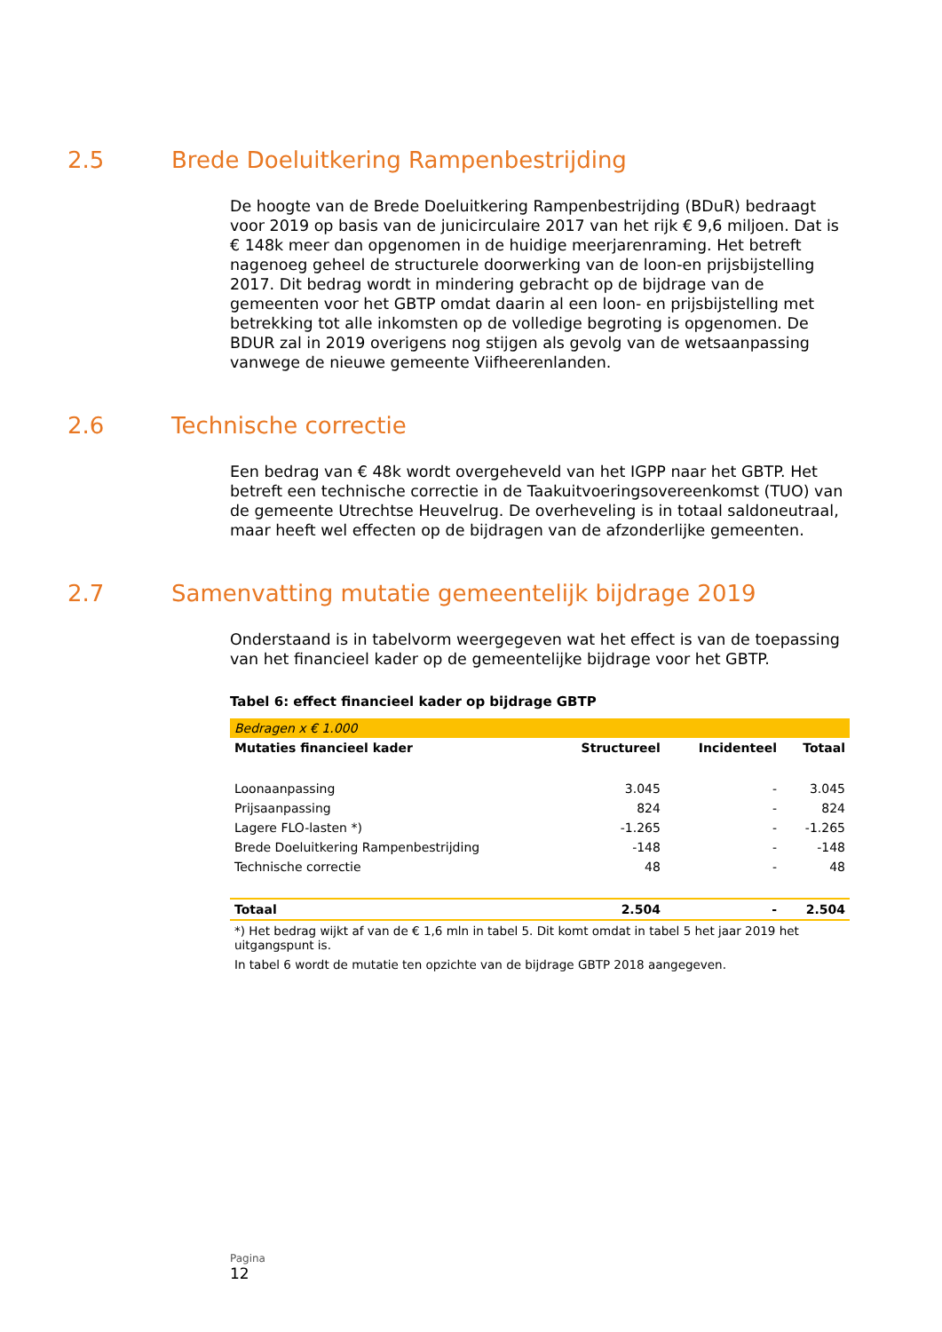2.5 Brede Doeluitkering Rampenbestrijding
De hoogte van de Brede Doeluitkering Rampenbestrijding (BDuR) bedraagt voor 2019 op basis van de junicirculaire 2017 van het rijk € 9,6 miljoen. Dat is € 148k meer dan opgenomen in de huidige meerjarenraming. Het betreft nagenoeg geheel de structurele doorwerking van de loon-en prijsbijstelling 2017. Dit bedrag wordt in mindering gebracht op de bijdrage van de gemeenten voor het GBTP omdat daarin al een loon- en prijsbijstelling met betrekking tot alle inkomsten op de volledige begroting is opgenomen. De BDUR zal in 2019 overigens nog stijgen als gevolg van de wetsaanpassing vanwege de nieuwe gemeente Viifheerenlanden.
2.6 Technische correctie
Een bedrag van € 48k wordt overgeheveld van het IGPP naar het GBTP. Het betreft een technische correctie in de Taakuitvoeringsovereenkomst (TUO) van de gemeente Utrechtse Heuvelrug. De overheveling is in totaal saldoneutraal, maar heeft wel effecten op de bijdragen van de afzonderlijke gemeenten.
2.7 Samenvatting mutatie gemeentelijk bijdrage 2019
Onderstaand is in tabelvorm weergegeven wat het effect is van de toepassing van het financieel kader op de gemeentelijke bijdrage voor het GBTP.
Tabel 6: effect financieel kader op bijdrage GBTP
| Bedragen x € 1.000 | | | |
| Mutaties financieel kader | Structureel | Incidenteel | Totaal |
| Loonaanpassing | 3.045 | - | 3.045 |
| Prijsaanpassing | 824 | - | 824 |
| Lagere FLO-lasten *) | -1.265 | - | -1.265 |
| Brede Doeluitkering Rampenbestrijding | -148 | - | -148 |
| Technische correctie | 48 | - | 48 |
| Totaal | 2.504 | - | 2.504 |
| *) Het bedrag wijkt af van de € 1,6 mln in tabel 5. Dit komt omdat in tabel 5 het jaar 2019 het uitgangspunt is. | | | |
| In tabel 6 wordt de mutatie ten opzichte van de bijdrage GBTP 2018 aangegeven. | | | |
Pagina
12